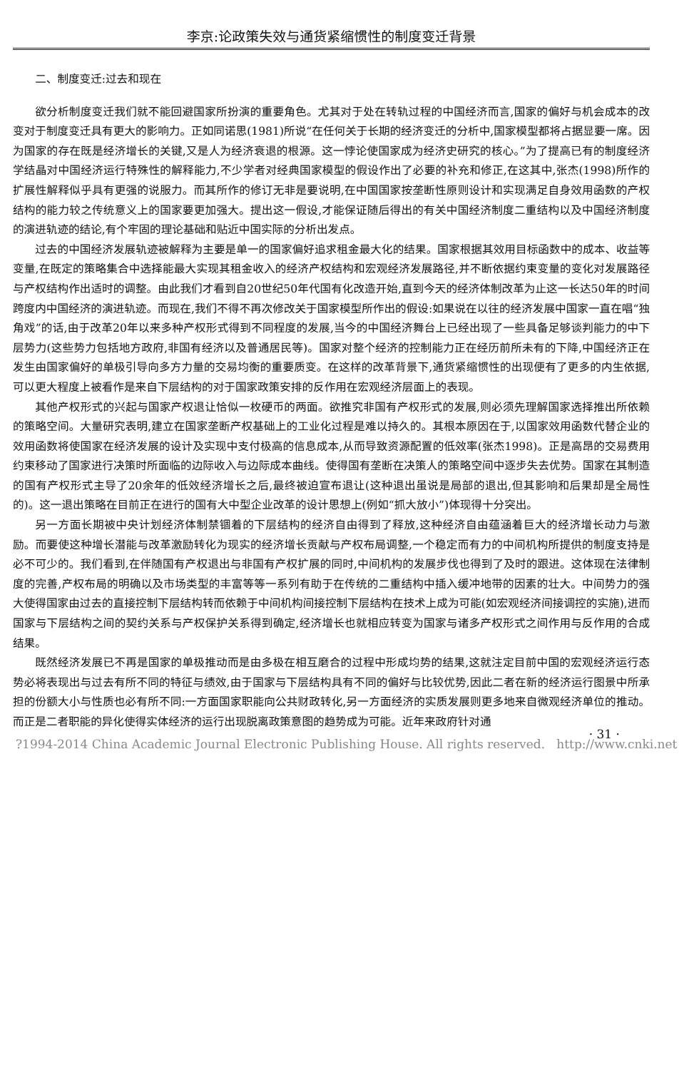李京:论政策失效与通货紧缩惯性的制度变迁背景
二、制度变迁:过去和现在
欲分析制度变迁我们就不能回避国家所扮演的重要角色。尤其对于处在转轨过程的中国经济而言,国家的偏好与机会成本的改变对于制度变迁具有更大的影响力。正如同诺思(1981)所说“在任何关于长期的经济变迁的分析中,国家模型都将占据显要一席。因为国家的存在既是经济增长的关键,又是人为经济衰退的根源。这一悖论使国家成为经济史研究的核心。”为了提高已有的制度经济学结晶对中国经济运行特殊性的解释能力,不少学者对经典国家模型的假设作出了必要的补充和修正,在这其中,张杰(1998)所作的扩展性解释似乎具有更强的说服力。而其所作的修订无非是要说明,在中国国家按垄断性原则设计和实现满足自身效用函数的产权结构的能力较之传统意义上的国家要更加强大。提出这一假设,才能保证随后得出的有关中国经济制度二重结构以及中国经济制度的演进轨迹的结论,有个牢固的理论基础和贴近中国实际的分析出发点。
过去的中国经济发展轨迹被解释为主要是单一的国家偏好追求租金最大化的结果。国家根据其效用目标函数中的成本、收益等变量,在既定的策略集合中选择能最大实现其租金收入的经济产权结构和宏观经济发展路径,并不断依据约束变量的变化对发展路径与产权结构作出适时的调整。由此我们才看到自20世纪50年代国有化改造开始,直到今天的经济体制改革为止这一长达50年的时间跨度内中国经济的演进轨迹。而现在,我们不得不再次修改关于国家模型所作出的假设:如果说在以往的经济发展中国家一直在唱“独角戏”的话,由于改革20年以来多种产权形式得到不同程度的发展,当今的中国经济舞台上已经出现了一些具备足够谈判能力的中下层势力(这些势力包括地方政府,非国有经济以及普通居民等)。国家对整个经济的控制能力正在经历前所未有的下降,中国经济正在发生由国家偏好的单极引导向多方力量的交易均衡的重要质变。在这样的改革背景下,通货紧缩惯性的出现便有了更多的内生依据,可以更大程度上被看作是来自下层结构的对于国家政策安排的反作用在宏观经济层面上的表现。
其他产权形式的兴起与国家产权退让恰似一枚硬币的两面。欲推究非国有产权形式的发展,则必须先理解国家选择推出所依赖的策略空间。大量研究表明,建立在国家垄断产权基础上的工业化过程是难以持久的。其根本原因在于,以国家效用函数代替企业的效用函数将使国家在经济发展的设计及实现中支付极高的信息成本,从而导致资源配置的低效率(张杰1998)。正是高昂的交易费用约束移动了国家进行决策时所面临的边际收入与边际成本曲线。使得国有垄断在决策人的策略空间中逐步失去优势。国家在其制造的国有产权形式主导了20余年的低效经济增长之后,最终被迫宣布退让(这种退出虽说是局部的退出,但其影响和后果却是全局性的)。这一退出策略在目前正在进行的国有大中型企业改革的设计思想上(例如“抓大放小”)体现得十分突出。
另一方面长期被中央计划经济体制禁锢着的下层结构的经济自由得到了释放,这种经济自由蕴涵着巨大的经济增长动力与激励。而要使这种增长潜能与改革激励转化为现实的经济增长贡献与产权布局调整,一个稳定而有力的中间机构所提供的制度支持是必不可少的。我们看到,在伴随国有产权退出与非国有产权扩展的同时,中间机构的发展步伐也得到了及时的跟进。这体现在法律制度的完善,产权布局的明确以及市场类型的丰富等等一系列有助于在传统的二重结构中插入缓冲地带的因素的壮大。中间势力的强大使得国家由过去的直接控制下层结构转而依赖于中间机构间接控制下层结构在技术上成为可能(如宏观经济间接调控的实施),进而国家与下层结构之间的契约关系与产权保护关系得到确定,经济增长也就相应转变为国家与诸多产权形式之间作用与反作用的合成结果。
既然经济发展已不再是国家的单极推动而是由多极在相互磨合的过程中形成均势的结果,这就注定目前中国的宏观经济运行态势必将表现出与过去有所不同的特征与绩效,由于国家与下层结构具有不同的偏好与比较优势,因此二者在新的经济运行图景中所承担的份额大小与性质也必有所不同:一方面国家职能向公共财政转化,另一方面经济的实质发展则更多地来自微观经济单位的推动。而正是二者职能的异化使得实体经济的运行出现脱离政策意图的趋势成为可能。近年来政府针对通
· 31 ·?1994-2014 China Academic Journal Electronic Publishing House. All rights reserved. http://www.cnki.net